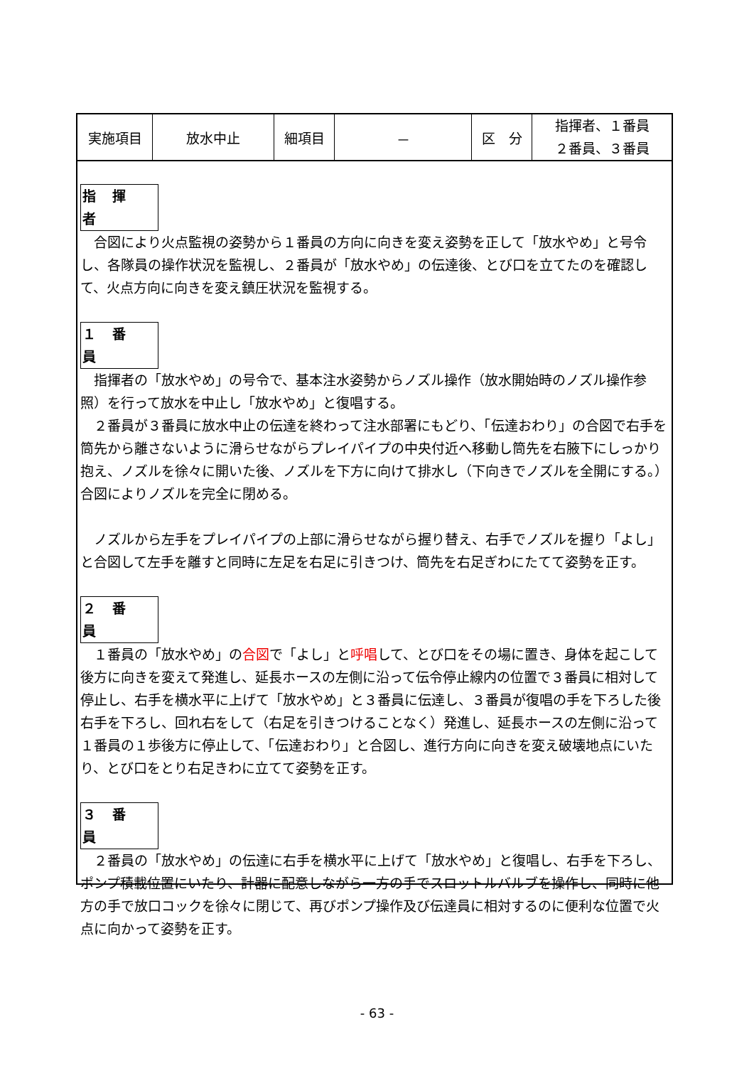| 実施項目 | 放水中止 | 細項目 | － | 区 分 | 指揮者、１番員 ２番員、３番員 |
指 揮 者
合図により火点監視の姿勢から１番員の方向に向きを変え姿勢を正して「放水やめ」と号令し、各隊員の操作状況を監視し、２番員が「放水やめ」の伝達後、とび口を立てたのを確認して、火点方向に向きを変え鎮圧状況を監視する。
１ 番 員
指揮者の「放水やめ」の号令で、基本注水姿勢からノズル操作（放水開始時のノズル操作参照）を行って放水を中止し「放水やめ」と復唱する。
２番員が３番員に放水中止の伝達を終わって注水部署にもどり、「伝達おわり」の合図で右手を筒先から離さないように滑らせながらプレイパイプの中央付近へ移動し筒先を右腋下にしっかり抱え、ノズルを徐々に開いた後、ノズルを下方に向けて排水し（下向きでノズルを全開にする。）合図によりノズルを完全に閉める。
ノズルから左手をプレイパイプの上部に滑らせながら握り替え、右手でノズルを握り「よし」と合図して左手を離すと同時に左足を右足に引きつけ、筒先を右足ぎわにたてて姿勢を正す。
２ 番 員
１番員の「放水やめ」の合図で「よし」と呼唱して、とび口をその場に置き、身体を起こして後方に向きを変えて発進し、延長ホースの左側に沿って伝令停止線内の位置で３番員に相対して停止し、右手を横水平に上げて「放水やめ」と３番員に伝達し、３番員が復唱の手を下ろした後右手を下ろし、回れ右をして（右足を引きつけることなく）発進し、延長ホースの左側に沿って１番員の１歩後方に停止して、「伝達おわり」と合図し、進行方向に向きを変え破壊地点にいたり、とび口をとり右足きわに立てて姿勢を正す。
３ 番 員
２番員の「放水やめ」の伝達に右手を横水平に上げて「放水やめ」と復唱し、右手を下ろし、ポンプ積載位置にいたり、計器に配意しながら一方の手でスロットルバルブを操作し、同時に他方の手で放口コックを徐々に閉じて、再びポンプ操作及び伝達員に相対するのに便利な位置で火点に向かって姿勢を正す。
- 63 -